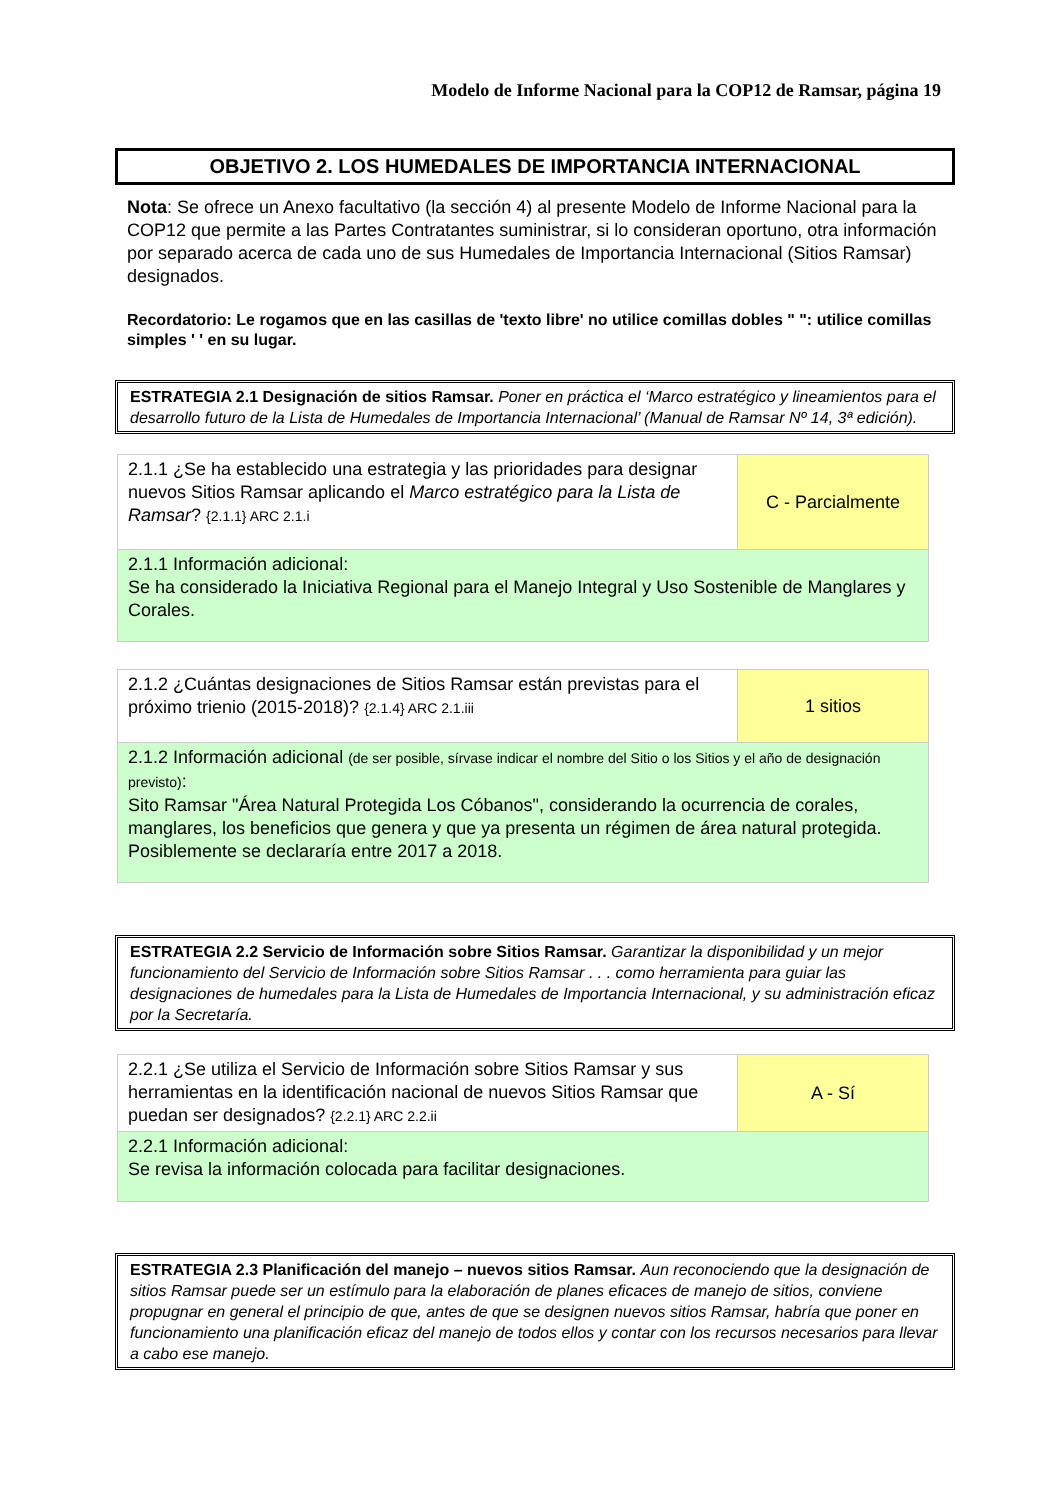Modelo de Informe Nacional para la COP12 de Ramsar, página 19
OBJETIVO 2. LOS HUMEDALES DE IMPORTANCIA INTERNACIONAL
Nota: Se ofrece un Anexo facultativo (la sección 4) al presente Modelo de Informe Nacional para la COP12 que permite a las Partes Contratantes suministrar, si lo consideran oportuno, otra información por separado acerca de cada uno de sus Humedales de Importancia Internacional (Sitios Ramsar) designados.
Recordatorio: Le rogamos que en las casillas de 'texto libre' no utilice comillas dobles " ": utilice comillas simples ' ' en su lugar.
ESTRATEGIA 2.1 Designación de sitios Ramsar. Poner en práctica el ‘Marco estratégico y lineamientos para el desarrollo futuro de la Lista de Humedales de Importancia Internacional’ (Manual de Ramsar Nº 14, 3ª edición).
| 2.1.1 ¿Se ha establecido una estrategia y las prioridades para designar nuevos Sitios Ramsar aplicando el Marco estratégico para la Lista de Ramsar ? {2.1.1} ARC 2.1.i | C - Parcialmente |
| 2.1.1 Información adicional: Se ha considerado la Iniciativa Regional para el Manejo Integral y Uso Sostenible de Manglares y Corales. | |
| 2.1.2 ¿Cuántas designaciones de Sitios Ramsar están previstas para el próximo trienio (2015-2018)? {2.1.4} ARC 2.1.iii | 1 sitios |
| 2.1.2 Información adicional (de ser posible, sírvase indicar el nombre del Sitio o los Sitios y el año de designación previsto) : Sito Ramsar "Área Natural Protegida Los Cóbanos", considerando la ocurrencia de corales, manglares, los beneficios que genera y que ya presenta un régimen de área natural protegida. Posiblemente se declararía entre 2017 a 2018. | |
ESTRATEGIA 2.2 Servicio de Información sobre Sitios Ramsar. Garantizar la disponibilidad y un mejor funcionamiento del Servicio de Información sobre Sitios Ramsar . . . como herramienta para guiar las designaciones de humedales para la Lista de Humedales de Importancia Internacional, y su administración eficaz por la Secretaría.
| 2.2.1 ¿Se utiliza el Servicio de Información sobre Sitios Ramsar y sus herramientas en la identificación nacional de nuevos Sitios Ramsar que puedan ser designados? {2.2.1} ARC 2.2.ii | A - Sí |
| 2.2.1 Información adicional: Se revisa la información colocada para facilitar designaciones. | |
ESTRATEGIA 2.3 Planificación del manejo – nuevos sitios Ramsar. Aun reconociendo que la designación de sitios Ramsar puede ser un estímulo para la elaboración de planes eficaces de manejo de sitios, conviene propugnar en general el principio de que, antes de que se designen nuevos sitios Ramsar, habría que poner en funcionamiento una planificación eficaz del manejo de todos ellos y contar con los recursos necesarios para llevar a cabo ese manejo.